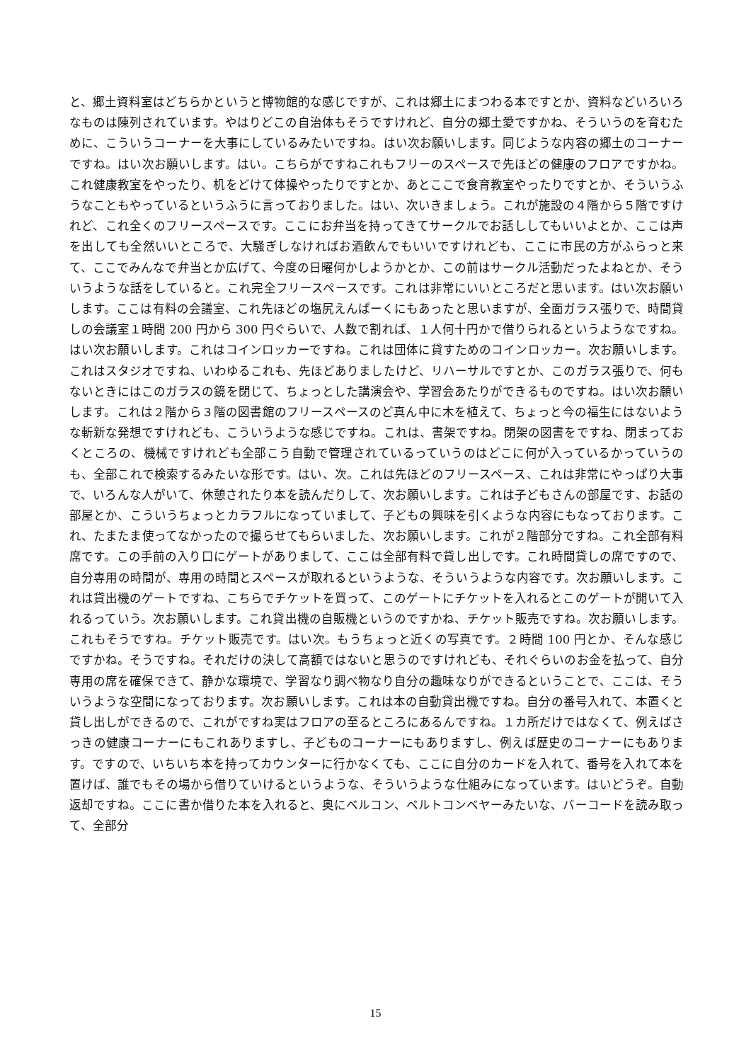と、郷土資料室はどちらかというと博物館的な感じですが、これは郷土にまつわる本ですとか、資料などいろいろなものは陳列されています。やはりどこの自治体もそうですけれど、自分の郷土愛ですかね、そういうのを育むために、こういうコーナーを大事にしているみたいですね。はい次お願いします。同じような内容の郷土のコーナーですね。はい次お願いします。はい。こちらがですねこれもフリーのスペースで先ほどの健康のフロアですかね。これ健康教室をやったり、机をどけて体操やったりですとか、あとここで食育教室やったりですとか、そういうふうなこともやっているというふうに言っておりました。はい、次いきましょう。これが施設の４階から５階ですけれど、これ全くのフリースペースです。ここにお弁当を持ってきてサークルでお話ししてもいいよとか、ここは声を出しても全然いいところで、大騒ぎしなければお酒飲んでもいいですけれども、ここに市民の方がふらっと来て、ここでみんなで弁当とか広げて、今度の日曜何かしようかとか、この前はサークル活動だったよねとか、そういうような話をしていると。これ完全フリースペースです。これは非常にいいところだと思います。はい次お願いします。ここは有料の会議室、これ先ほどの塩尻えんぱーくにもあったと思いますが、全面ガラス張りで、時間貸しの会議室１時間 200 円から 300 円ぐらいで、人数で割れば、１人何十円かで借りられるというようなですね。はい次お願いします。これはコインロッカーですね。これは団体に貸すためのコインロッカー。次お願いします。これはスタジオですね、いわゆるこれも、先ほどありましたけど、リハーサルですとか、このガラス張りで、何もないときにはこのガラスの鏡を閉じて、ちょっとした講演会や、学習会あたりができるものですね。はい次お願いします。これは２階から３階の図書館のフリースペースのど真ん中に木を植えて、ちょっと今の福生にはないような斬新な発想ですけれども、こういうような感じですね。これは、書架ですね。閉架の図書をですね、閉まっておくところの、機械ですけれども全部こう自動で管理されているっていうのはどこに何が入っているかっていうのも、全部これで検索するみたいな形です。はい、次。これは先ほどのフリースペース、これは非常にやっぱり大事で、いろんな人がいて、休憩されたり本を読んだりして、次お願いします。これは子どもさんの部屋です、お話の部屋とか、こういうちょっとカラフルになっていまして、子どもの興味を引くような内容にもなっております。これ、たまたま使ってなかったので撮らせてもらいました、次お願いします。これが２階部分ですね。これ全部有料席です。この手前の入り口にゲートがありまして、ここは全部有料で貸し出しです。これ時間貸しの席ですので、自分専用の時間が、専用の時間とスペースが取れるというような、そういうような内容です。次お願いします。これは貸出機のゲートですね、こちらでチケットを買って、このゲートにチケットを入れるとこのゲートが開いて入れるっていう。次お願いします。これ貸出機の自販機というのですかね、チケット販売ですね。次お願いします。これもそうですね。チケット販売です。はい次。もうちょっと近くの写真です。２時間 100 円とか、そんな感じですかね。そうですね。それだけの決して高額ではないと思うのですけれども、それぐらいのお金を払って、自分専用の席を確保できて、静かな環境で、学習なり調べ物なり自分の趣味なりができるということで、ここは、そういうような空間になっております。次お願いします。これは本の自動貸出機ですね。自分の番号入れて、本置くと貸し出しができるので、これがですね実はフロアの至るところにあるんですね。１カ所だけではなくて、例えばさっきの健康コーナーにもこれありますし、子どものコーナーにもありますし、例えば歴史のコーナーにもあります。ですので、いちいち本を持ってカウンターに行かなくても、ここに自分のカードを入れて、番号を入れて本を置けば、誰でもその場から借りていけるというような、そういうような仕組みになっています。はいどうぞ。自動返却ですね。ここに書か借りた本を入れると、奥にベルコン、ベルトコンベヤーみたいな、バーコードを読み取って、全部分
15